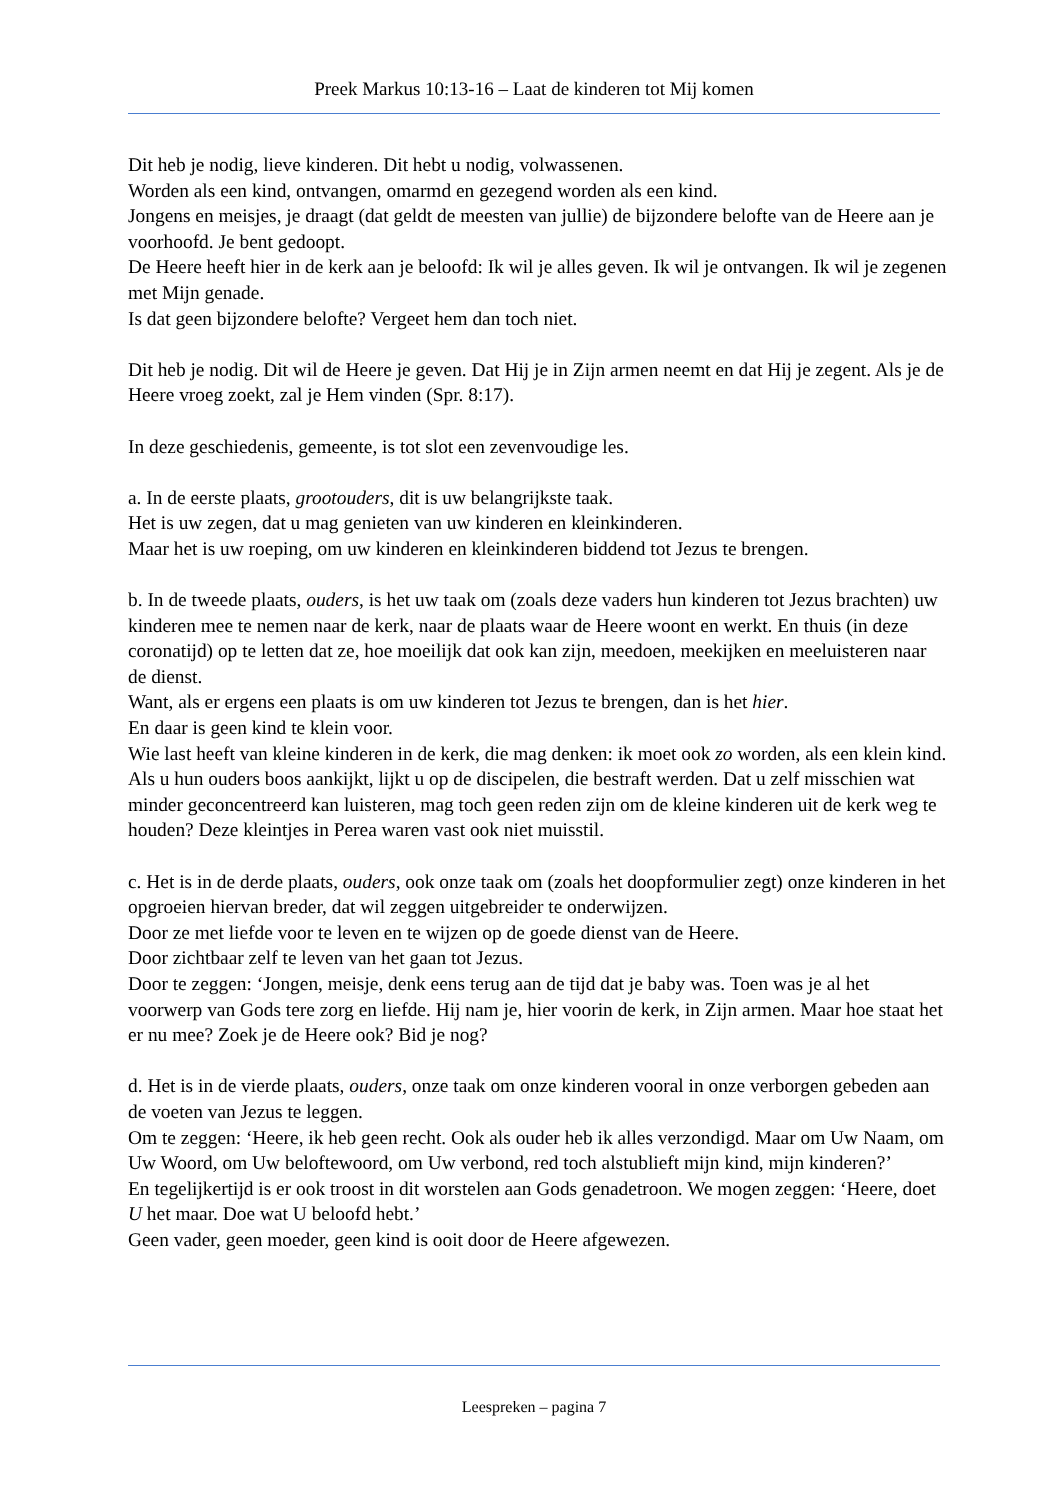Preek Markus 10:13-16 – Laat de kinderen tot Mij komen
Dit heb je nodig, lieve kinderen. Dit hebt u nodig, volwassenen.
Worden als een kind, ontvangen, omarmd en gezegend worden als een kind.
Jongens en meisjes, je draagt (dat geldt de meesten van jullie) de bijzondere belofte van de Heere aan je voorhoofd. Je bent gedoopt.
De Heere heeft hier in de kerk aan je beloofd: Ik wil je alles geven. Ik wil je ontvangen. Ik wil je zegenen met Mijn genade.
Is dat geen bijzondere belofte? Vergeet hem dan toch niet.
Dit heb je nodig. Dit wil de Heere je geven. Dat Hij je in Zijn armen neemt en dat Hij je zegent. Als je de Heere vroeg zoekt, zal je Hem vinden (Spr. 8:17).
In deze geschiedenis, gemeente, is tot slot een zevenvoudige les.
a. In de eerste plaats, grootouders, dit is uw belangrijkste taak.
Het is uw zegen, dat u mag genieten van uw kinderen en kleinkinderen.
Maar het is uw roeping, om uw kinderen en kleinkinderen biddend tot Jezus te brengen.
b. In de tweede plaats, ouders, is het uw taak om (zoals deze vaders hun kinderen tot Jezus brachten) uw kinderen mee te nemen naar de kerk, naar de plaats waar de Heere woont en werkt. En thuis (in deze coronatijd) op te letten dat ze, hoe moeilijk dat ook kan zijn, meedoen, meekijken en meeluisteren naar de dienst.
Want, als er ergens een plaats is om uw kinderen tot Jezus te brengen, dan is het hier.
En daar is geen kind te klein voor.
Wie last heeft van kleine kinderen in de kerk, die mag denken: ik moet ook zo worden, als een klein kind. Als u hun ouders boos aankijkt, lijkt u op de discipelen, die bestraft werden. Dat u zelf misschien wat minder geconcentreerd kan luisteren, mag toch geen reden zijn om de kleine kinderen uit de kerk weg te houden? Deze kleintjes in Perea waren vast ook niet muisstil.
c. Het is in de derde plaats, ouders, ook onze taak om (zoals het doopformulier zegt) onze kinderen in het opgroeien hiervan breder, dat wil zeggen uitgebreider te onderwijzen.
Door ze met liefde voor te leven en te wijzen op de goede dienst van de Heere.
Door zichtbaar zelf te leven van het gaan tot Jezus.
Door te zeggen: ‘Jongen, meisje, denk eens terug aan de tijd dat je baby was. Toen was je al het voorwerp van Gods tere zorg en liefde. Hij nam je, hier voorin de kerk, in Zijn armen. Maar hoe staat het er nu mee? Zoek je de Heere ook? Bid je nog?
d. Het is in de vierde plaats, ouders, onze taak om onze kinderen vooral in onze verborgen gebeden aan de voeten van Jezus te leggen.
Om te zeggen: ‘Heere, ik heb geen recht. Ook als ouder heb ik alles verzondigd. Maar om Uw Naam, om Uw Woord, om Uw beloftewoord, om Uw verbond, red toch alstublieft mijn kind, mijn kinderen?’
En tegelijkertijd is er ook troost in dit worstelen aan Gods genadetroon. We mogen zeggen: ‘Heere, doet U het maar. Doe wat U beloofd hebt.’
Geen vader, geen moeder, geen kind is ooit door de Heere afgewezen.
Leespreken – pagina 7